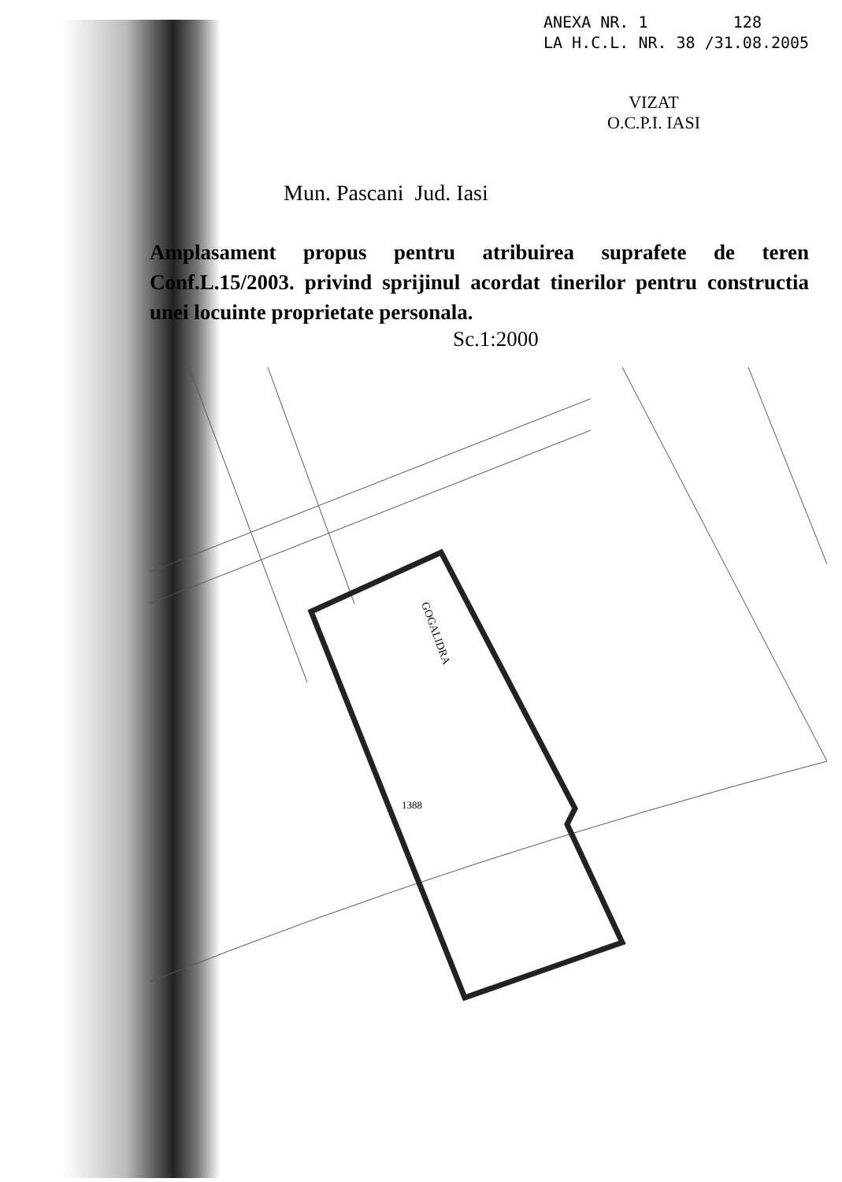ANEXA NR. 1 128
LA H.C.L. NR. 38 /31.08.2005
VIZAT
O.C.P.I. IASI
Mun. Pascani Jud. Iasi
Amplasament propus pentru atribuirea suprafete de teren Conf.L.15/2003. privind sprijinul acordat tinerilor pentru constructia unei locuinte proprietate personala.
Sc.1:2000
GOGALIDRA
1388